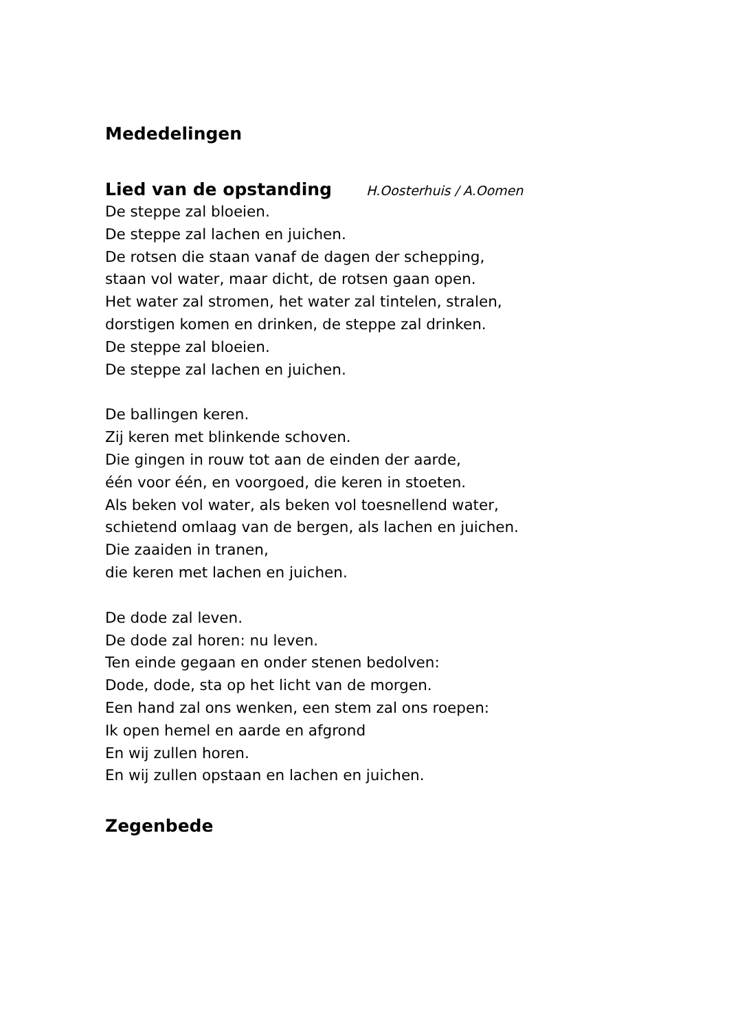Mededelingen
Lied van de opstanding
H.Oosterhuis / A.Oomen
De steppe zal bloeien.
De steppe zal lachen en juichen.
De rotsen die staan vanaf de dagen der schepping,
staan vol water, maar dicht, de rotsen gaan open.
Het water zal stromen, het water zal tintelen, stralen,
dorstigen komen en drinken, de steppe zal drinken.
De steppe zal bloeien.
De steppe zal lachen en juichen.
De ballingen keren.
Zij keren met blinkende schoven.
Die gingen in rouw tot aan de einden der aarde,
één voor één, en voorgoed, die keren in stoeten.
Als beken vol water, als beken vol toesnellend water,
schietend omlaag van de bergen, als lachen en juichen.
Die zaaiden in tranen,
die keren met lachen en juichen.
De dode zal leven.
De dode zal horen: nu leven.
Ten einde gegaan en onder stenen bedolven:
Dode, dode, sta op het licht van de morgen.
Een hand zal ons wenken, een stem zal ons roepen:
Ik open hemel en aarde en afgrond
En wij zullen horen.
En wij zullen opstaan en lachen en juichen.
Zegenbede